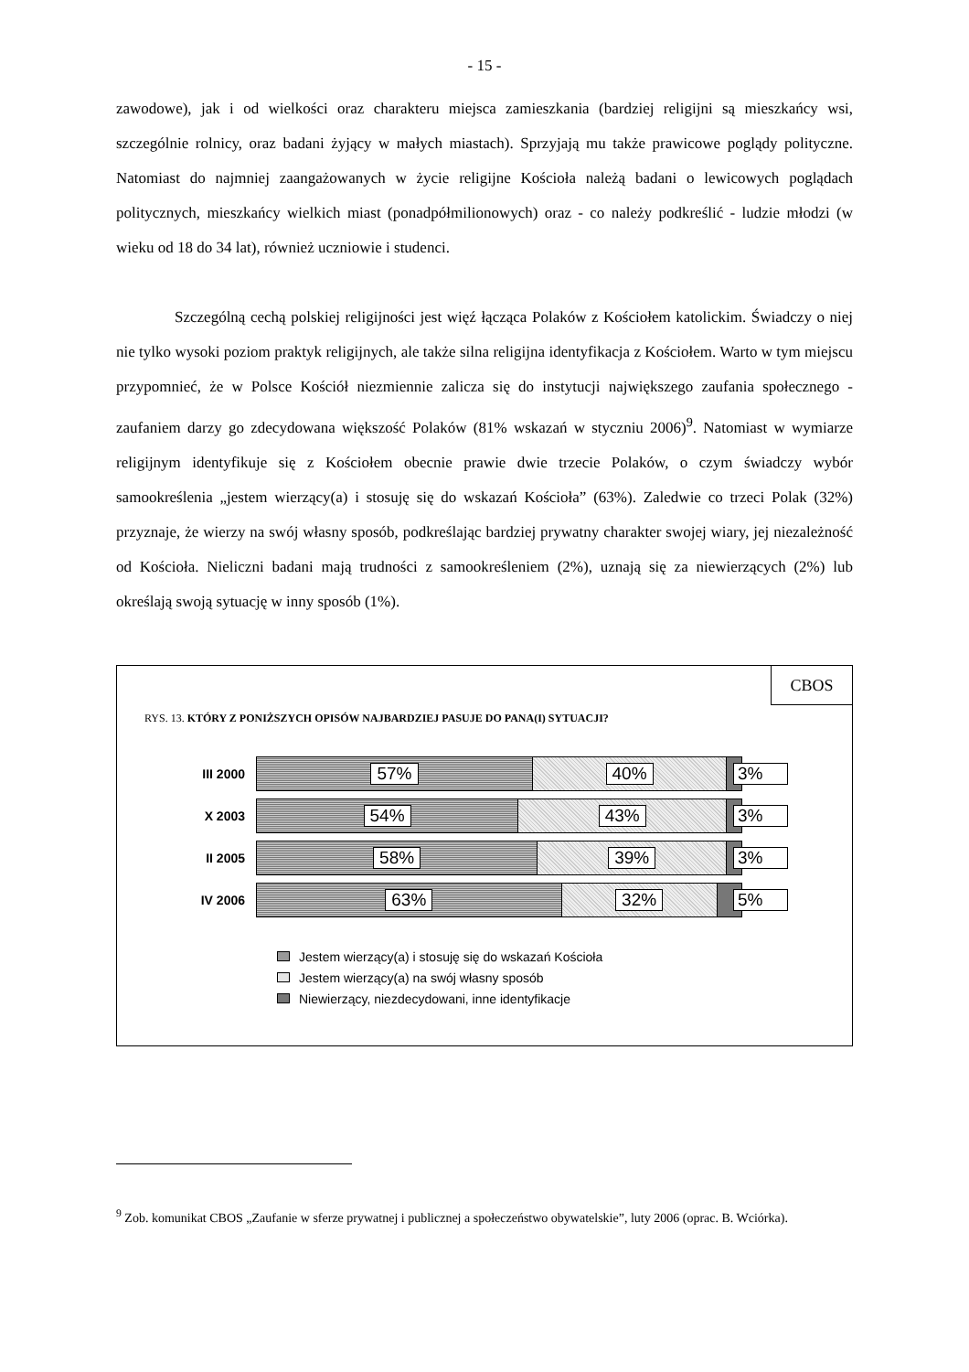- 15 -
zawodowe), jak i od wielkości oraz charakteru miejsca zamieszkania (bardziej religijni są mieszkańcy wsi, szczególnie rolnicy, oraz badani żyjący w małych miastach). Sprzyjają mu także prawicowe poglądy polityczne. Natomiast do najmniej zaangażowanych w życie religijne Kościoła należą badani o lewicowych poglądach politycznych, mieszkańcy wielkich miast (ponadpółmilionowych) oraz - co należy podkreślić - ludzie młodzi (w wieku od 18 do 34 lat), również uczniowie i studenci.
Szczególną cechą polskiej religijności jest więź łącząca Polaków z Kościołem katolickim. Świadczy o niej nie tylko wysoki poziom praktyk religijnych, ale także silna religijna identyfikacja z Kościołem. Warto w tym miejscu przypomnieć, że w Polsce Kościół niezmiennie zalicza się do instytucji największego zaufania społecznego - zaufaniem darzy go zdecydowana większość Polaków (81% wskazań w styczniu 2006)<sup>9</sup>. Natomiast w wymiarze religijnym identyfikuje się z Kościołem obecnie prawie dwie trzecie Polaków, o czym świadczy wybór samookreślenia „jestem wierzący(a) i stosuję się do wskazań Kościoła” (63%). Zaledwie co trzeci Polak (32%) przyznaje, że wierzy na swój własny sposób, podkreślając bardziej prywatny charakter swojej wiary, jej niezależność od Kościoła. Nieliczni badani mają trudności z samookreśleniem (2%), uznają się za niewierzących (2%) lub określają swoją sytuację w inny sposób (1%).
CBOS
RYS. 13. KTÓRY Z PONIŻSZYCH OPISÓW NAJBARDZIEJ PASUJE DO PANA(I) SYTUACJI?
III 2000
57% 40%
3%
X 2003
54% 43%
3%
II 2005
58% 39%
3%
IV 2006
63% 32%
5%
Jestem wierzący(a) i stosuję się do wskazań Kościoła
Jestem wierzący(a) na swój własny sposób
Niewierzący, niezdecydowani, inne identyfikacje
<sup>9</sup> Zob. komunikat CBOS „Zaufanie w sferze prywatnej i publicznej a społeczeństwo obywatelskie”, luty 2006 (oprac. B. Wciórka).